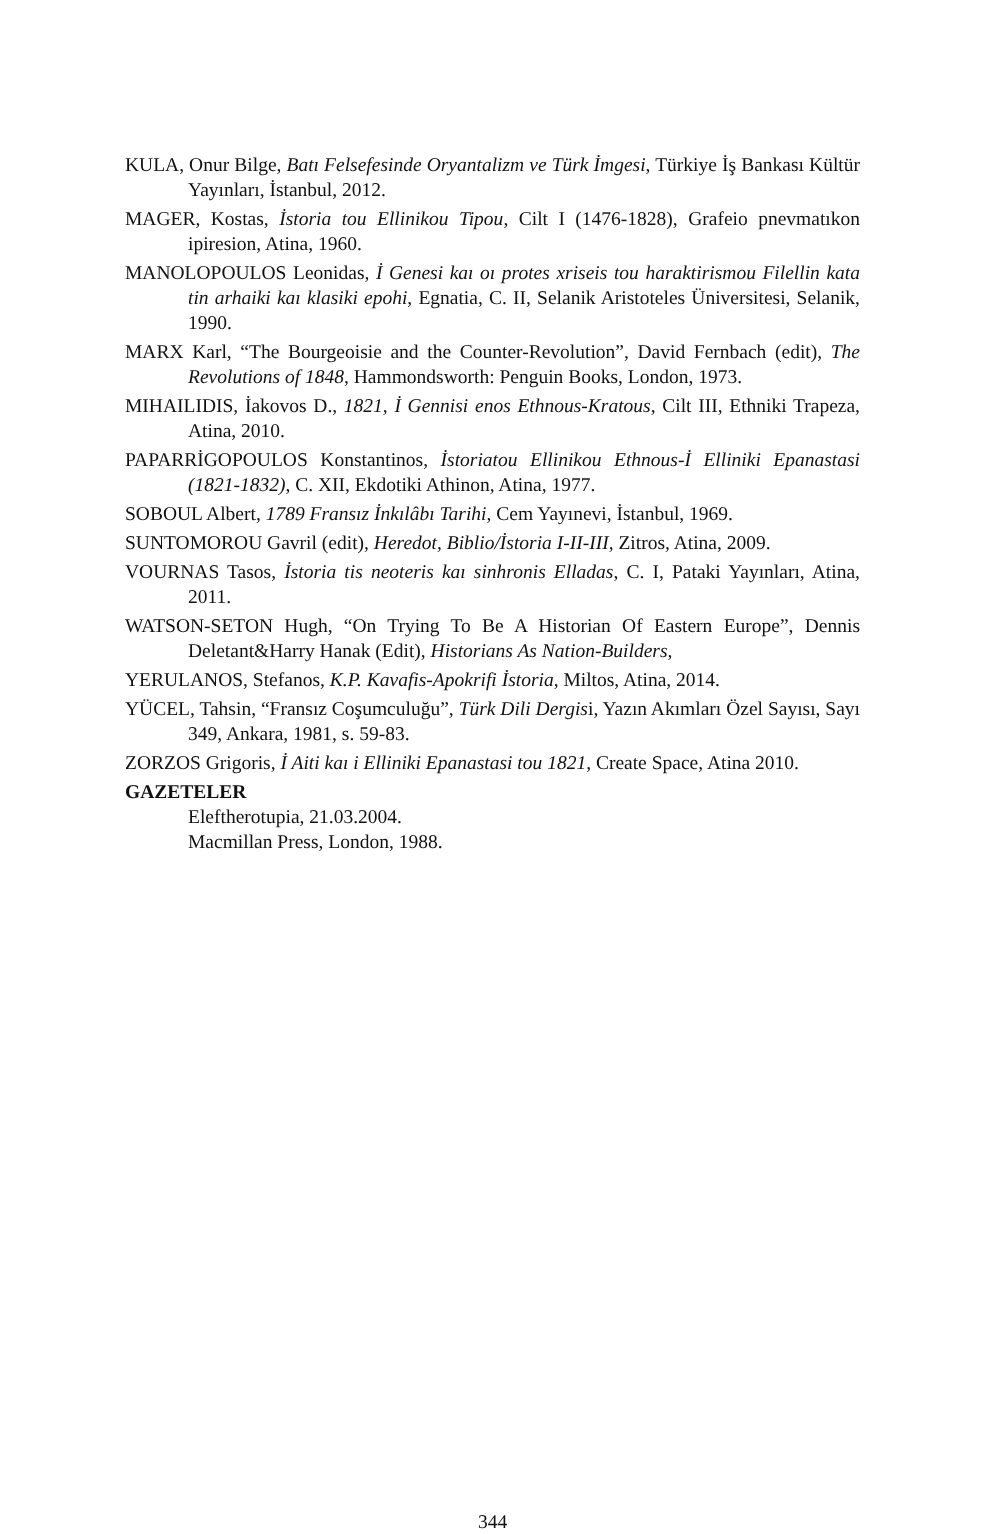KULA, Onur Bilge, Batı Felsefesinde Oryantalizm ve Türk İmgesi, Türkiye İş Bankası Kültür Yayınları, İstanbul, 2012.
MAGER, Kostas, İstoria tou Ellinikou Tipou, Cilt I (1476-1828), Grafeio pnevmatıkon ipiresion, Atina, 1960.
MANOLOPOULOS Leonidas, İ Genesi kaı oı protes xriseis tou haraktirismou Filellin kata tin arhaiki kaı klasiki epohi, Egnatia, C. II, Selanik Aristoteles Üniversitesi, Selanik, 1990.
MARX Karl, “The Bourgeoisie and the Counter-Revolution”, David Fernbach (edit), The Revolutions of 1848, Hammondsworth: Penguin Books, London, 1973.
MIHAILIDIS, İakovos D., 1821, İ Gennisi enos Ethnous-Kratous, Cilt III, Ethniki Trapeza, Atina, 2010.
PAPARRİGOPOULOS Konstantinos, İstoriatou Ellinikou Ethnous-İ Elliniki Epanastasi (1821-1832), C. XII, Ekdotiki Athinon, Atina, 1977.
SOBOUL Albert, 1789 Fransız İnkılâbı Tarihi, Cem Yayınevi, İstanbul, 1969.
SUNTOMOROU Gavril (edit), Heredot, Biblio/İstoria I-II-III, Zitros, Atina, 2009.
VOURNAS Tasos, İstoria tis neoteris kaı sinhronis Elladas, C. I, Pataki Yayınları, Atina, 2011.
WATSON-SETON Hugh, “On Trying To Be A Historian Of Eastern Europe”, Dennis Deletant&Harry Hanak (Edit), Historians As Nation-Builders,
YERULANOS, Stefanos, K.P. Kavafis-Apokrifi İstoria, Miltos, Atina, 2014.
YÜCEL, Tahsin, “Fransız Coşumculuğu”, Türk Dili Dergisi, Yazın Akımları Özel Sayısı, Sayı 349, Ankara, 1981, s. 59-83.
ZORZOS Grigoris, İ Aiti kaı i Elliniki Epanastasi tou 1821, Create Space, Atina 2010.
GAZETELER
Eleftherotupia, 21.03.2004.
Macmillan Press, London, 1988.
344